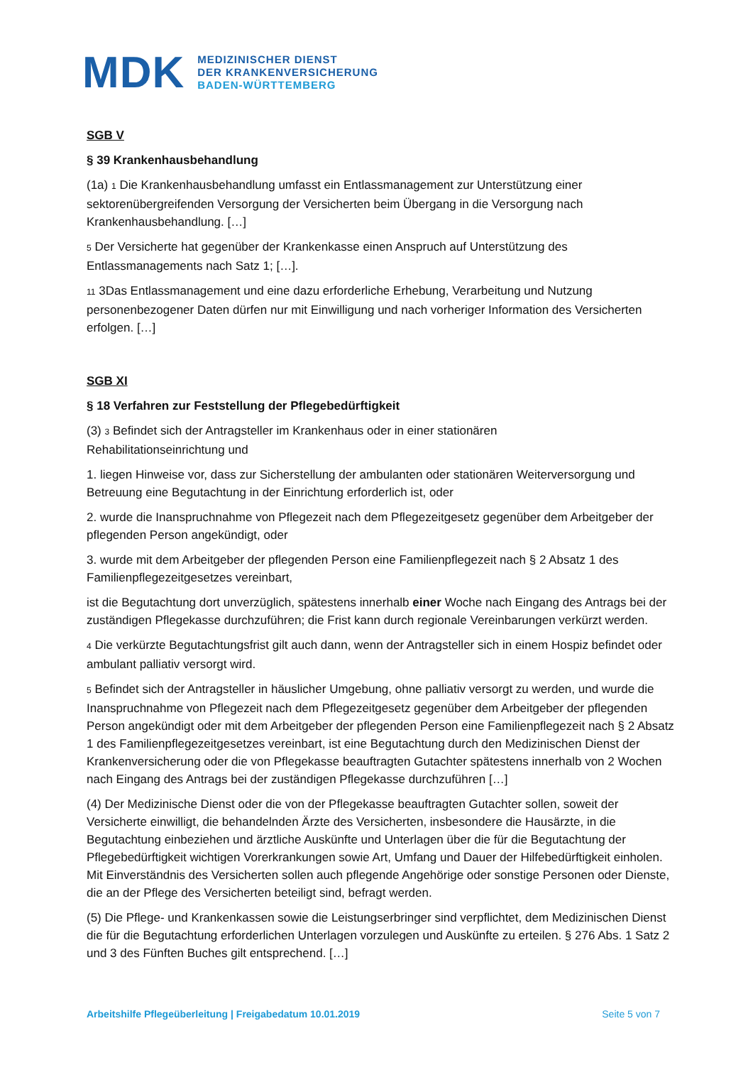MDK
MEDIZINISCHER DIENST
DER KRANKENVERSICHERUNG
BADEN-WÜRTTEMBERG
SGB V
§ 39 Krankenhausbehandlung
(1a) 1 Die Krankenhausbehandlung umfasst ein Entlassmanagement zur Unterstützung einer sektorenübergreifenden Versorgung der Versicherten beim Übergang in die Versorgung nach Krankenhausbehandlung. […]
5 Der Versicherte hat gegenüber der Krankenkasse einen Anspruch auf Unterstützung des Entlassmanagements nach Satz 1; […].
11 3Das Entlassmanagement und eine dazu erforderliche Erhebung, Verarbeitung und Nutzung personenbezogener Daten dürfen nur mit Einwilligung und nach vorheriger Information des Versicherten erfolgen. […]
SGB XI
§ 18 Verfahren zur Feststellung der Pflegebedürftigkeit
(3) 3 Befindet sich der Antragsteller im Krankenhaus oder in einer stationären
Rehabilitationseinrichtung und
1. liegen Hinweise vor, dass zur Sicherstellung der ambulanten oder stationären Weiterversorgung und Betreuung eine Begutachtung in der Einrichtung erforderlich ist, oder
2. wurde die Inanspruchnahme von Pflegezeit nach dem Pflegezeitgesetz gegenüber dem Arbeitgeber der pflegenden Person angekündigt, oder
3. wurde mit dem Arbeitgeber der pflegenden Person eine Familienpflegezeit nach § 2 Absatz 1 des Familienpflegezeitgesetzes vereinbart,
ist die Begutachtung dort unverzüglich, spätestens innerhalb einer Woche nach Eingang des Antrags bei der zuständigen Pflegekasse durchzuführen; die Frist kann durch regionale Vereinbarungen verkürzt werden.
4 Die verkürzte Begutachtungsfrist gilt auch dann, wenn der Antragsteller sich in einem Hospiz befindet oder ambulant palliativ versorgt wird.
5 Befindet sich der Antragsteller in häuslicher Umgebung, ohne palliativ versorgt zu werden, und wurde die Inanspruchnahme von Pflegezeit nach dem Pflegezeitgesetz gegenüber dem Arbeitgeber der pflegenden Person angekündigt oder mit dem Arbeitgeber der pflegenden Person eine Familienpflegezeit nach § 2 Absatz 1 des Familienpflegezeitgesetzes vereinbart, ist eine Begutachtung durch den Medizinischen Dienst der Krankenversicherung oder die von Pflegekasse beauftragten Gutachter spätestens innerhalb von 2 Wochen nach Eingang des Antrags bei der zuständigen Pflegekasse durchzuführen […]
(4) Der Medizinische Dienst oder die von der Pflegekasse beauftragten Gutachter sollen, soweit der Versicherte einwilligt, die behandelnden Ärzte des Versicherten, insbesondere die Hausärzte, in die Begutachtung einbeziehen und ärztliche Auskünfte und Unterlagen über die für die Begutachtung der Pflegebedürftigkeit wichtigen Vorerkrankungen sowie Art, Umfang und Dauer der Hilfebedürftigkeit einholen. Mit Einverständnis des Versicherten sollen auch pflegende Angehörige oder sonstige Personen oder Dienste, die an der Pflege des Versicherten beteiligt sind, befragt werden.
(5) Die Pflege- und Krankenkassen sowie die Leistungserbringer sind verpflichtet, dem Medizinischen Dienst die für die Begutachtung erforderlichen Unterlagen vorzulegen und Auskünfte zu erteilen. § 276 Abs. 1 Satz 2 und 3 des Fünften Buches gilt entsprechend. […]
Arbeitshilfe Pflegeüberleitung | Freigabedatum 10.01.2019 Seite 5 von 7